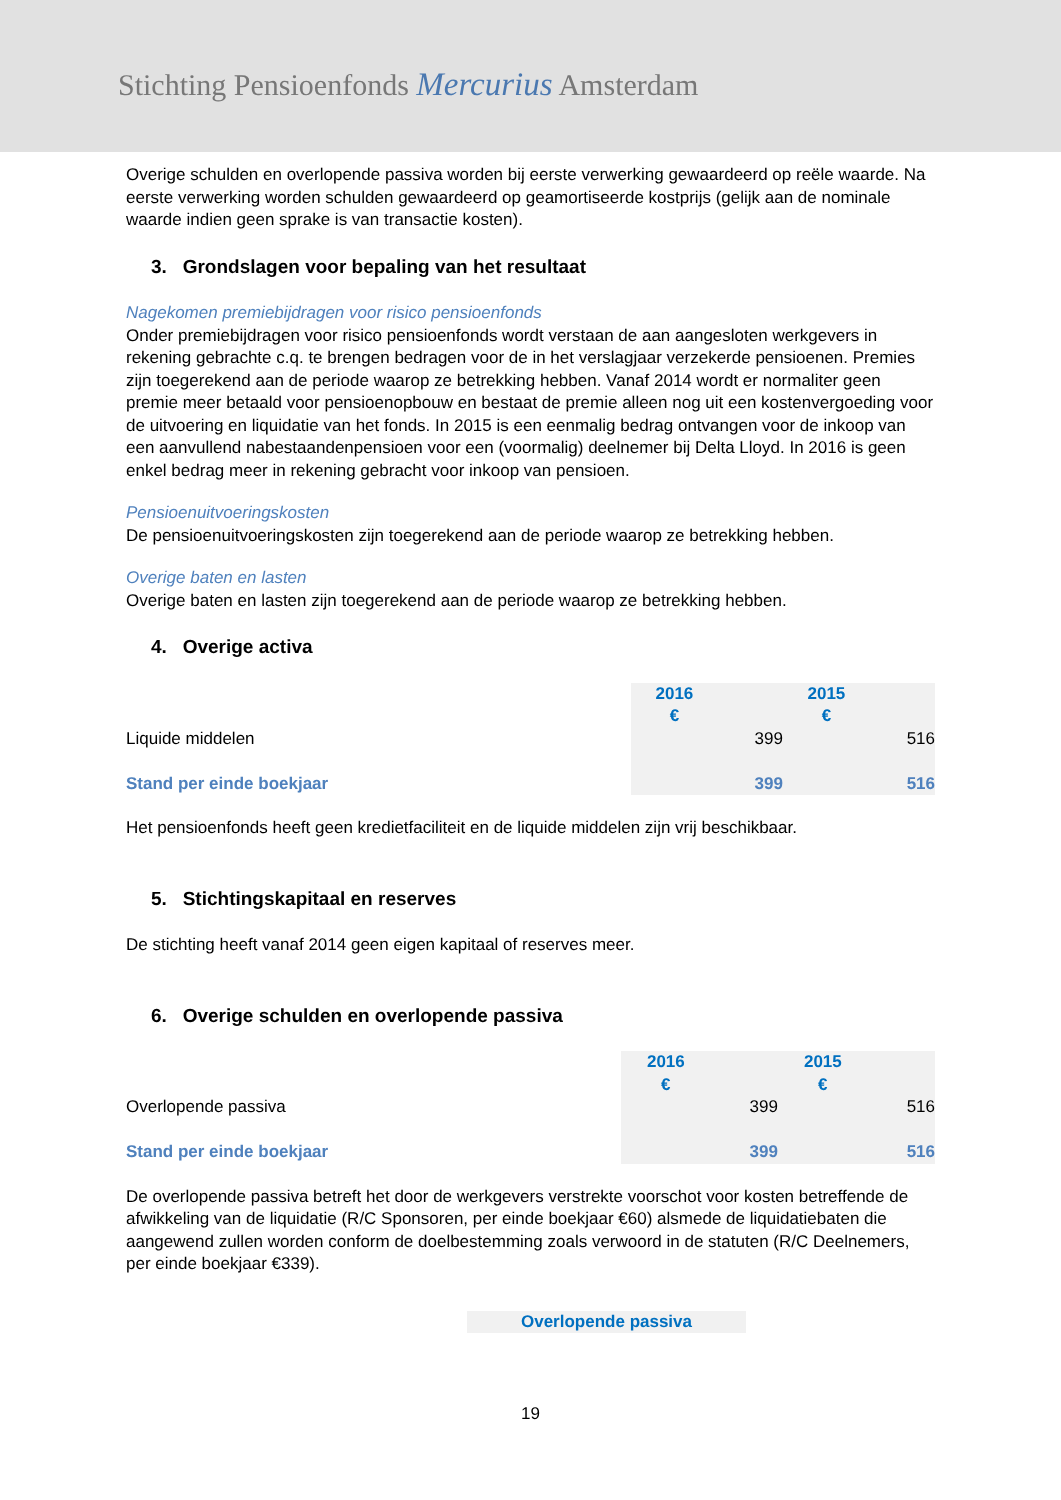Stichting Pensioenfonds Mercurius Amsterdam
Overige schulden en overlopende passiva worden bij eerste verwerking gewaardeerd op reële waarde. Na eerste verwerking worden schulden gewaardeerd op geamortiseerde kostprijs (gelijk aan de nominale waarde indien geen sprake is van transactie kosten).
3. Grondslagen voor bepaling van het resultaat
Nagekomen premiebijdragen voor risico pensioenfonds
Onder premiebijdragen voor risico pensioenfonds wordt verstaan de aan aangesloten werkgevers in rekening gebrachte c.q. te brengen bedragen voor de in het verslagjaar verzekerde pensioenen. Premies zijn toegerekend aan de periode waarop ze betrekking hebben. Vanaf 2014 wordt er normaliter geen premie meer betaald voor pensioenopbouw en bestaat de premie alleen nog uit een kostenvergoeding voor de uitvoering en liquidatie van het fonds. In 2015 is een eenmalig bedrag ontvangen voor de inkoop van een aanvullend nabestaandenpensioen voor een (voormalig) deelnemer bij Delta Lloyd. In 2016 is geen enkel bedrag meer in rekening gebracht voor inkoop van pensioen.
Pensioenuitvoeringskosten
De pensioenuitvoeringskosten zijn toegerekend aan de periode waarop ze betrekking hebben.
Overige baten en lasten
Overige baten en lasten zijn toegerekend aan de periode waarop ze betrekking hebben.
4. Overige activa
| | 2016 € | | 2015 € | |
| Liquide middelen | | 399 | | 516 |
| Stand per einde boekjaar | | 399 | | 516 |
Het pensioenfonds heeft geen kredietfaciliteit en de liquide middelen zijn vrij beschikbaar.
5. Stichtingskapitaal en reserves
De stichting heeft vanaf 2014 geen eigen kapitaal of reserves meer.
6. Overige schulden en overlopende passiva
| | 2016 € | | 2015 € | |
| Overlopende passiva | | 399 | | 516 |
| Stand per einde boekjaar | | 399 | | 516 |
De overlopende passiva betreft het door de werkgevers verstrekte voorschot voor kosten betreffende de afwikkeling van de liquidatie (R/C Sponsoren, per einde boekjaar €60) alsmede de liquidatiebaten die aangewend zullen worden conform de doelbestemming zoals verwoord in de statuten (R/C Deelnemers, per einde boekjaar €339).
Overlopende passiva
19